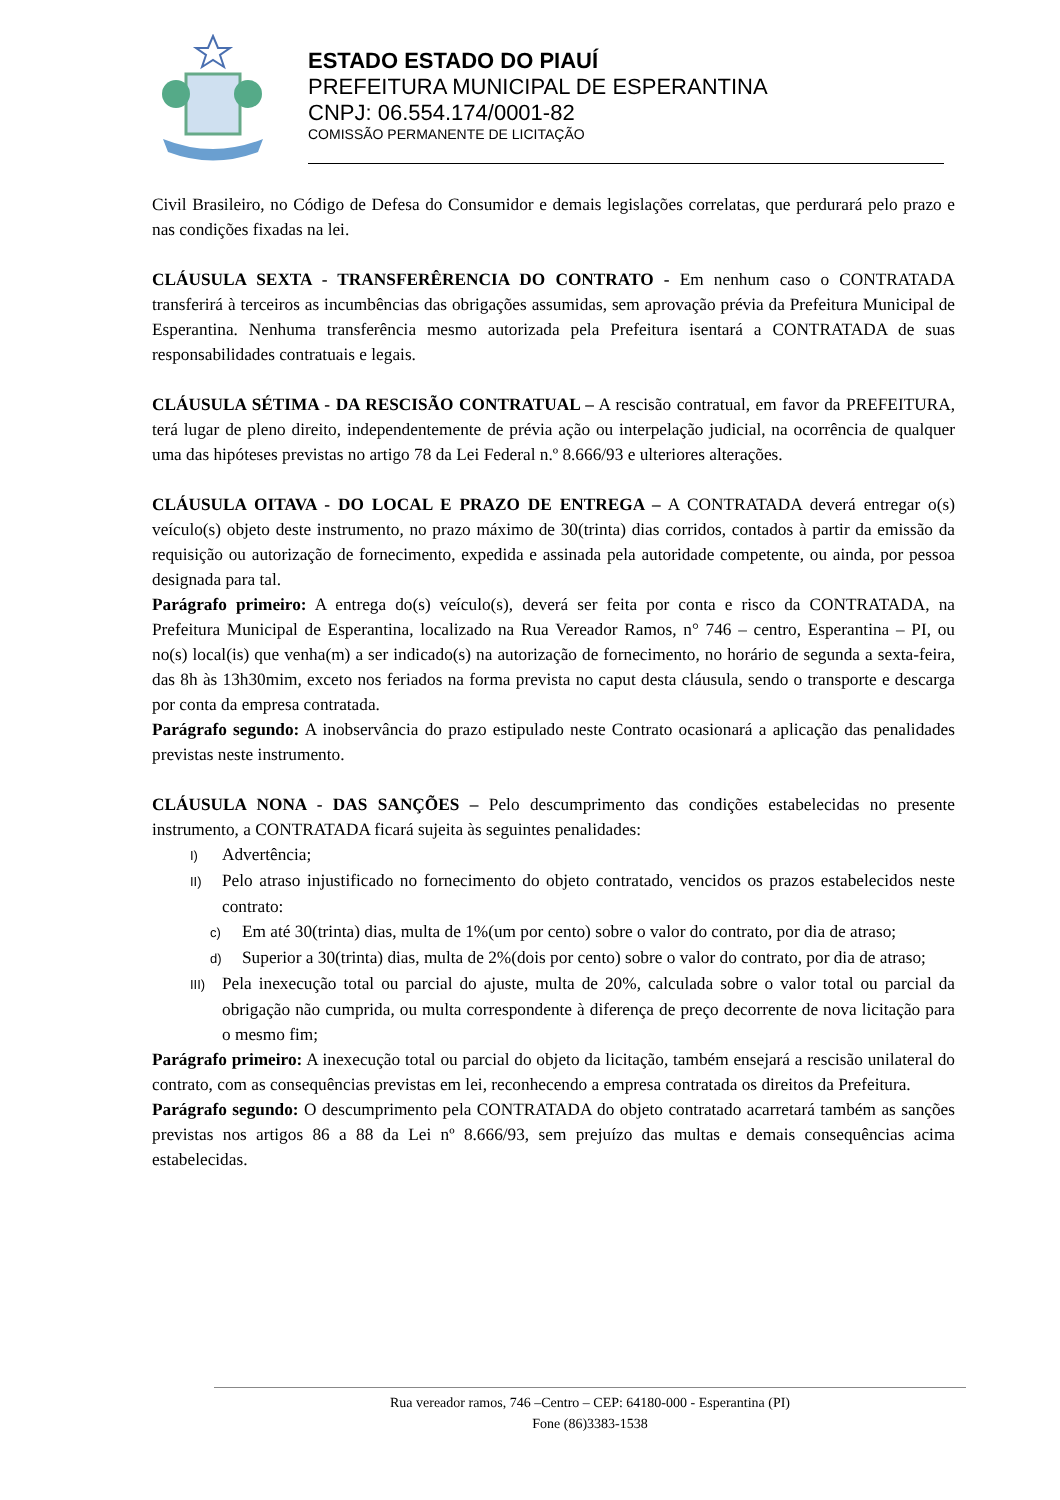ESTADO ESTADO DO PIAUÍ
PREFEITURA MUNICIPAL DE ESPERANTINA
CNPJ: 06.554.174/0001-82
COMISSÃO PERMANENTE DE LICITAÇÃO
Civil Brasileiro, no Código de Defesa do Consumidor e demais legislações correlatas, que perdurará pelo prazo e nas condições fixadas na lei.
CLÁUSULA SEXTA - TRANSFERÊRENCIA DO CONTRATO - Em nenhum caso o CONTRATADA transferirá à terceiros as incumbências das obrigações assumidas, sem aprovação prévia da Prefeitura Municipal de Esperantina. Nenhuma transferência mesmo autorizada pela Prefeitura isentará a CONTRATADA de suas responsabilidades contratuais e legais.
CLÁUSULA SÉTIMA - DA RESCISÃO CONTRATUAL – A rescisão contratual, em favor da PREFEITURA, terá lugar de pleno direito, independentemente de prévia ação ou interpelação judicial, na ocorrência de qualquer uma das hipóteses previstas no artigo 78 da Lei Federal n.º 8.666/93 e ulteriores alterações.
CLÁUSULA OITAVA - DO LOCAL E PRAZO DE ENTREGA – A CONTRATADA deverá entregar o(s) veículo(s) objeto deste instrumento, no prazo máximo de 30(trinta) dias corridos, contados à partir da emissão da requisição ou autorização de fornecimento, expedida e assinada pela autoridade competente, ou ainda, por pessoa designada para tal.
Parágrafo primeiro: A entrega do(s) veículo(s), deverá ser feita por conta e risco da CONTRATADA, na Prefeitura Municipal de Esperantina, localizado na Rua Vereador Ramos, n° 746 – centro, Esperantina – PI, ou no(s) local(is) que venha(m) a ser indicado(s) na autorização de fornecimento, no horário de segunda a sexta-feira, das 8h às 13h30mim, exceto nos feriados na forma prevista no caput desta cláusula, sendo o transporte e descarga por conta da empresa contratada.
Parágrafo segundo: A inobservância do prazo estipulado neste Contrato ocasionará a aplicação das penalidades previstas neste instrumento.
CLÁUSULA NONA - DAS SANÇÕES – Pelo descumprimento das condições estabelecidas no presente instrumento, a CONTRATADA ficará sujeita às seguintes penalidades:
I) Advertência;
II) Pelo atraso injustificado no fornecimento do objeto contratado, vencidos os prazos estabelecidos neste contrato:
c) Em até 30(trinta) dias, multa de 1%(um por cento) sobre o valor do contrato, por dia de atraso;
d) Superior a 30(trinta) dias, multa de 2%(dois por cento) sobre o valor do contrato, por dia de atraso;
III) Pela inexecução total ou parcial do ajuste, multa de 20%, calculada sobre o valor total ou parcial da obrigação não cumprida, ou multa correspondente à diferença de preço decorrente de nova licitação para o mesmo fim;
Parágrafo primeiro: A inexecução total ou parcial do objeto da licitação, também ensejará a rescisão unilateral do contrato, com as consequências previstas em lei, reconhecendo a empresa contratada os direitos da Prefeitura.
Parágrafo segundo: O descumprimento pela CONTRATADA do objeto contratado acarretará também as sanções previstas nos artigos 86 a 88 da Lei nº 8.666/93, sem prejuízo das multas e demais consequências acima estabelecidas.
Rua vereador ramos, 746 –Centro – CEP: 64180-000 - Esperantina (PI)
Fone (86)3383-1538